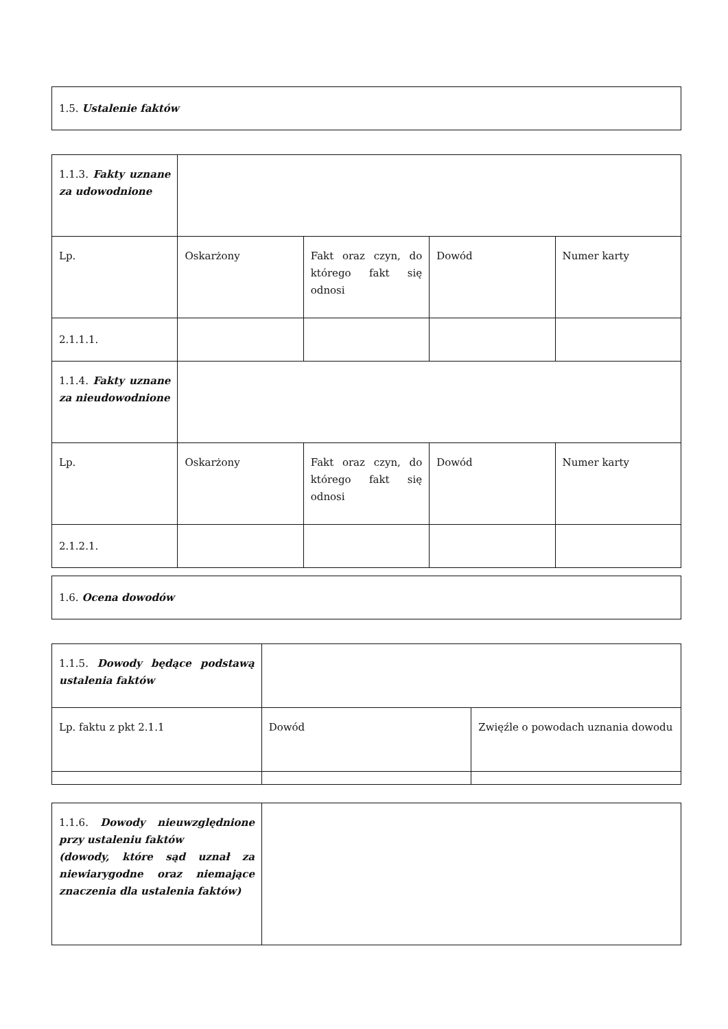| 1.5. Ustalenie faktów |
| 1.1.3. Fakty uznane za udowodnione | | | | |
| Lp. | Oskarżony | Fakt oraz czyn, do którego fakt się odnosi | Dowód | Numer karty |
| 2.1.1.1. | | | | |
| 1.1.4. Fakty uznane za nieudowodnione | | | | |
| Lp. | Oskarżony | Fakt oraz czyn, do którego fakt się odnosi | Dowód | Numer karty |
| 2.1.2.1. | | | | |
| 1.6. Ocena dowodów |
| 1.1.5. Dowody będące podstawą ustalenia faktów | | |
| Lp. faktu z pkt 2.1.1 | Dowód | Zwięźle o powodach uznania dowodu |
| 1.1.6. Dowody nieuwzględnione przy ustaleniu faktów (dowody, które sąd uznał za niewiarygodne oraz niemające znaczenia dla ustalenia faktów) | |